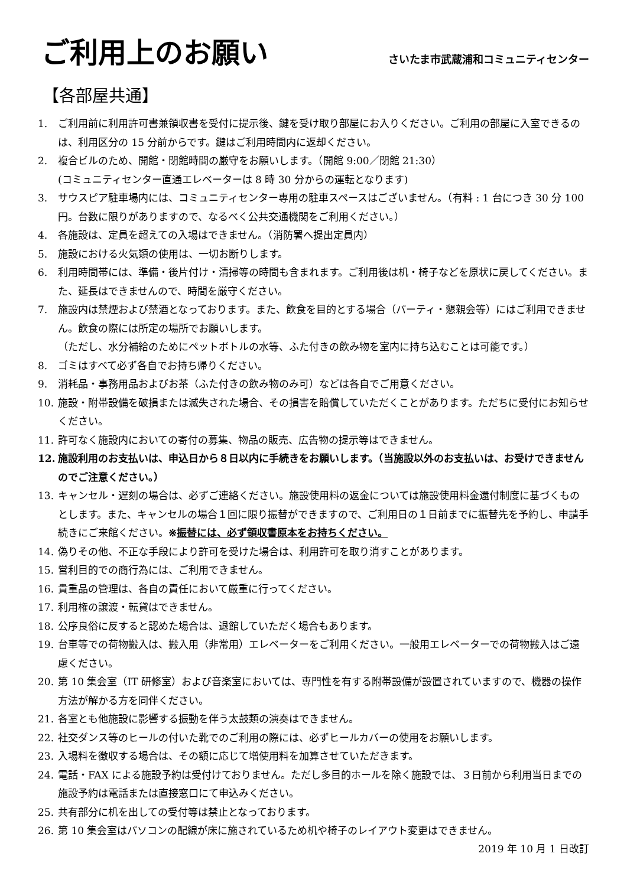ご利用上のお願い
さいたま市武蔵浦和コミュニティセンター
【各部屋共通】
1. ご利用前に利用許可書兼領収書を受付に提示後、鍵を受け取り部屋にお入りください。ご利用の部屋に入室できるのは、利用区分の 15 分前からです。鍵はご利用時間内に返却ください。
2. 複合ビルのため、開館・閉館時間の厳守をお願いします。（開館 9:00／閉館 21:30）
(コミュニティセンター直通エレベーターは 8 時 30 分からの運転となります)
3. サウスピア駐車場内には、コミュニティセンター専用の駐車スペースはございません。（有料 : 1 台につき 30 分 100 円。台数に限りがありますので、なるべく公共交通機関をご利用ください。）
4. 各施設は、定員を超えての入場はできません。（消防署へ提出定員内）
5. 施設における火気類の使用は、一切お断りします。
6. 利用時間帯には、準備・後片付け・清掃等の時間も含まれます。ご利用後は机・椅子などを原状に戻してください。また、延長はできませんので、時間を厳守ください。
7. 施設内は禁煙および禁酒となっております。また、飲食を目的とする場合（パーティ・懇親会等）にはご利用できません。飲食の際には所定の場所でお願いします。
（ただし、水分補給のためにペットボトルの水等、ふた付きの飲み物を室内に持ち込むことは可能です。）
8. ゴミはすべて必ず各自でお持ち帰りください。
9. 消耗品・事務用品およびお茶（ふた付きの飲み物のみ可）などは各自でご用意ください。
10. 施設・附帯設備を破損または滅失された場合、その損害を賠償していただくことがあります。ただちに受付にお知らせください。
11. 許可なく施設内においての寄付の募集、物品の販売、広告物の提示等はできません。
12. 施設利用のお支払いは、申込日から８日以内に手続きをお願いします。（当施設以外のお支払いは、お受けできませんのでご注意ください。）
13. キャンセル・遅刻の場合は、必ずご連絡ください。施設使用料の返金については施設使用料金還付制度に基づくものとします。また、キャンセルの場合１回に限り振替ができますので、ご利用日の１日前までに振替先を予約し、申請手続きにご来館ください。※振替には、必ず領収書原本をお持ちください。
14. 偽りその他、不正な手段により許可を受けた場合は、利用許可を取り消すことがあります。
15. 営利目的での商行為には、ご利用できません。
16. 貴重品の管理は、各自の責任において厳重に行ってください。
17. 利用権の譲渡・転貸はできません。
18. 公序良俗に反すると認めた場合は、退館していただく場合もあります。
19. 台車等での荷物搬入は、搬入用（非常用）エレベーターをご利用ください。一般用エレベーターでの荷物搬入はご遠慮ください。
20. 第 10 集会室（IT 研修室）および音楽室においては、専門性を有する附帯設備が設置されていますので、機器の操作方法が解かる方を同伴ください。
21. 各室とも他施設に影響する振動を伴う太鼓類の演奏はできません。
22. 社交ダンス等のヒールの付いた靴でのご利用の際には、必ずヒールカバーの使用をお願いします。
23. 入場料を徴収する場合は、その額に応じて増使用料を加算させていただきます。
24. 電話・FAX による施設予約は受付けておりません。ただし多目的ホールを除く施設では、３日前から利用当日までの施設予約は電話または直接窓口にて申込みください。
25. 共有部分に机を出しての受付等は禁止となっております。
26. 第 10 集会室はパソコンの配線が床に施されているため机や椅子のレイアウト変更はできません。
2019 年 10 月 1 日改訂